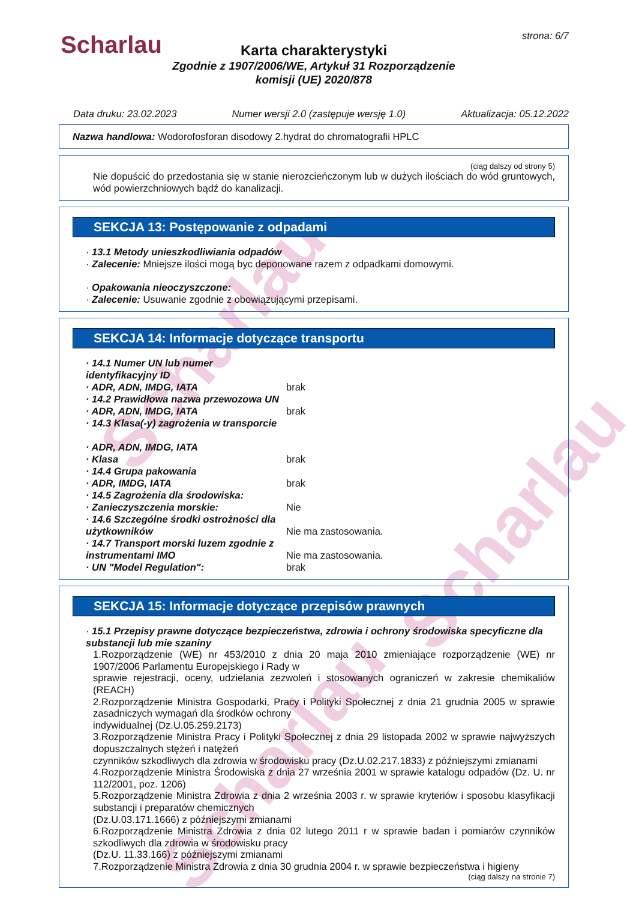Scharlau
Scharlau
Scharlau
Scharlau strona: 6/7
Karta charakterystyki
Zgodnie z 1907/2006/WE, Artykuł 31 Rozporządzenie
komisji (UE) 2020/878
Data druku: 23.02.2023 Numer wersji 2.0 (zastępuje wersję 1.0) Aktualizacja: 05.12.2022
Nazwa handlowa: Wodorofosforan disodowy 2.hydrat do chromatografii HPLC
(ciąg dalszy od strony 5)
Nie dopuścić do przedostania się w stanie nierozcieńczonym lub w dużych ilościach do wód gruntowych, wód powierzchniowych bądź do kanalizacji.
SEKCJA 13: Postępowanie z odpadami
· 13.1 Metody unieszkodliwiania odpadów
· Zalecenie: Mniejsze ilości mogą byc deponowane razem z odpadkami domowymi.
· Opakowania nieoczyszczone:
· Zalecenie: Usuwanie zgodnie z obowiązującymi przepisami.
SEKCJA 14: Informacje dotyczące transportu
· 14.1 Numer UN lub numer identyfikacyjny ID
· ADR, ADN, IMDG, IATA brak
· 14.2 Prawidłowa nazwa przewozowa UN
· ADR, ADN, IMDG, IATA brak
· 14.3 Klasa(-y) zagrożenia w transporcie
· ADR, ADN, IMDG, IATA
· Klasa brak
· 14.4 Grupa pakowania
· ADR, IMDG, IATA brak
· 14.5 Zagrożenia dla środowiska:
· Zanieczyszczenia morskie: Nie
· 14.6 Szczególne środki ostrożności dla użytkowników Nie ma zastosowania.
· 14.7 Transport morski luzem zgodnie z instrumentami IMO Nie ma zastosowania.
· UN "Model Regulation": brak
SEKCJA 15: Informacje dotyczące przepisów prawnych
· 15.1 Przepisy prawne dotyczące bezpieczeństwa, zdrowia i ochrony środowiska specyficzne dla substancji lub mie szaniny
1.Rozporządzenie (WE) nr 453/2010 z dnia 20 maja 2010 zmieniające rozporządzenie (WE) nr 1907/2006 Parlamentu Europejskiego i Rady w
sprawie rejestracji, oceny, udzielania zezwoleń i stosowanych ograniczeń w zakresie chemikaliów (REACH)
2.Rozporządzenie Ministra Gospodarki, Pracy i Polityki Społecznej z dnia 21 grudnia 2005 w sprawie zasadniczych wymagań dla środków ochrony
indywidualnej (Dz.U.05.259.2173)
3.Rozporządzenie Ministra Pracy i Polityki Społecznej z dnia 29 listopada 2002 w sprawie najwyższych dopuszczalnych stężeń i natężeń
czynników szkodliwych dla zdrowia w środowisku pracy (Dz.U.02.217.1833) z późniejszymi zmianami
4.Rozporządzenie Ministra Środowiska z dnia 27 września 2001 w sprawie katalogu odpadów (Dz. U. nr 112/2001, poz. 1206)
5.Rozporządzenie Ministra Zdrowia z dnia 2 września 2003 r. w sprawie kryteriów i sposobu klasyfikacji substancji i preparatów chemicznych
(Dz.U.03.171.1666) z późniejszymi zmianami
6.Rozporządzenie Ministra Zdrowia z dnia 02 lutego 2011 r w sprawie badan i pomiarów czynników szkodliwych dla zdrowia w środowisku pracy
(Dz.U. 11.33.166) z późniejszymi zmianami
7.Rozporządzenie Ministra Zdrowia z dnia 30 grudnia 2004 r. w sprawie bezpieczeństwa i higieny
(ciąg dalszy na stronie 7)